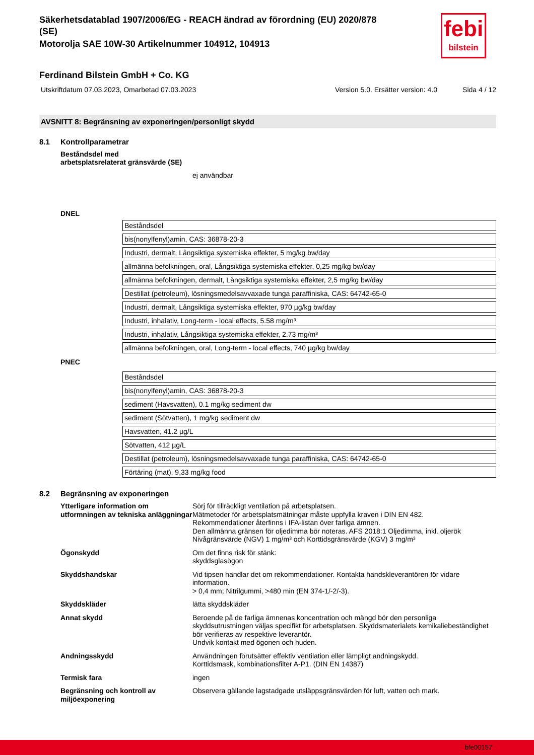febi
bilstein
Säkerhetsdatablad 1907/2006/EG - REACH ändrad av förordning (EU) 2020/878
(SE)
Motorolja SAE 10W-30 Artikelnummer 104912, 104913
Ferdinand Bilstein GmbH + Co. KG
Utskriftdatum 07.03.2023, Omarbetad 07.03.2023 Version 5.0. Ersätter version: 4.0 Sida 4 / 12
AVSNITT 8: Begränsning av exponeringen/personligt skydd
8.1 Kontrollparametrar
Beståndsdel med
arbetsplatsrelaterat gränsvärde (SE)
ej användbar
DNEL
| Beståndsdel |
| bis(nonylfenyl)amin, CAS: 36878-20-3 |
| Industri, dermalt, Långsiktiga systemiska effekter, 5 mg/kg bw/day |
| allmänna befolkningen, oral, Långsiktiga systemiska effekter, 0,25 mg/kg bw/day |
| allmänna befolkningen, dermalt, Långsiktiga systemiska effekter, 2,5 mg/kg bw/day |
| Destillat (petroleum), lösningsmedelsavvaxade tunga paraffiniska, CAS: 64742-65-0 |
| Industri, dermalt, Långsiktiga systemiska effekter, 970 µg/kg bw/day |
| Industri, inhalativ, Long-term - local effects, 5.58 mg/m³ |
| Industri, inhalativ, Långsiktiga systemiska effekter, 2.73 mg/m³ |
| allmänna befolkningen, oral, Long-term - local effects, 740 µg/kg bw/day |
PNEC
| Beståndsdel |
| bis(nonylfenyl)amin, CAS: 36878-20-3 |
| sediment (Havsvatten), 0.1 mg/kg sediment dw |
| sediment (Sötvatten), 1 mg/kg sediment dw |
| Havsvatten, 41.2 µg/L |
| Sötvatten, 412 µg/L |
| Destillat (petroleum), lösningsmedelsavvaxade tunga paraffiniska, CAS: 64742-65-0 |
| Förtäring (mat), 9,33 mg/kg food |
8.2 Begränsning av exponeringen
Ytterligare information om utformningen av tekniska anläggningar
Sörj för tillräckligt ventilation på arbetsplatsen.
Mätmetoder för arbetsplatsmätningar måste uppfylla kraven i DIN EN 482.
Rekommendationer återfinns i IFA-listan över farliga ämnen.
Den allmänna gränsen för oljedimma bör noteras. AFS 2018:1 Oljedimma, inkl. oljerök Nivågränsvärde (NGV) 1 mg/m³ och Korttidsgränsvärde (KGV) 3 mg/m³
Ögonskydd Om det finns risk för stänk:
skyddsglasögon
Skyddshandskar Vid tipsen handlar det om rekommendationer. Kontakta handskleverantören för vidare information.
> 0,4 mm; Nitrilgummi, >480 min (EN 374-1/-2/-3).
Skyddskläder lätta skyddskläder
Annat skydd Beroende på de farliga ämnenas koncentration och mängd bör den personliga skyddsutrustningen väljas specifikt för arbetsplatsen. Skyddsmaterialets kemikaliebeständighet bör verifieras av respektive leverantör.
Undvik kontakt med ögonen och huden.
Andningsskydd Användningen förutsätter effektiv ventilation eller lämpligt andningskydd.
Korttidsmask, kombinationsfilter A-P1. (DIN EN 14387)
Termisk fara ingen
Begränsning och kontroll av miljöexponering
Observera gällande lagstadgade utsläppsgränsvärden för luft, vatten och mark.
bfe00157